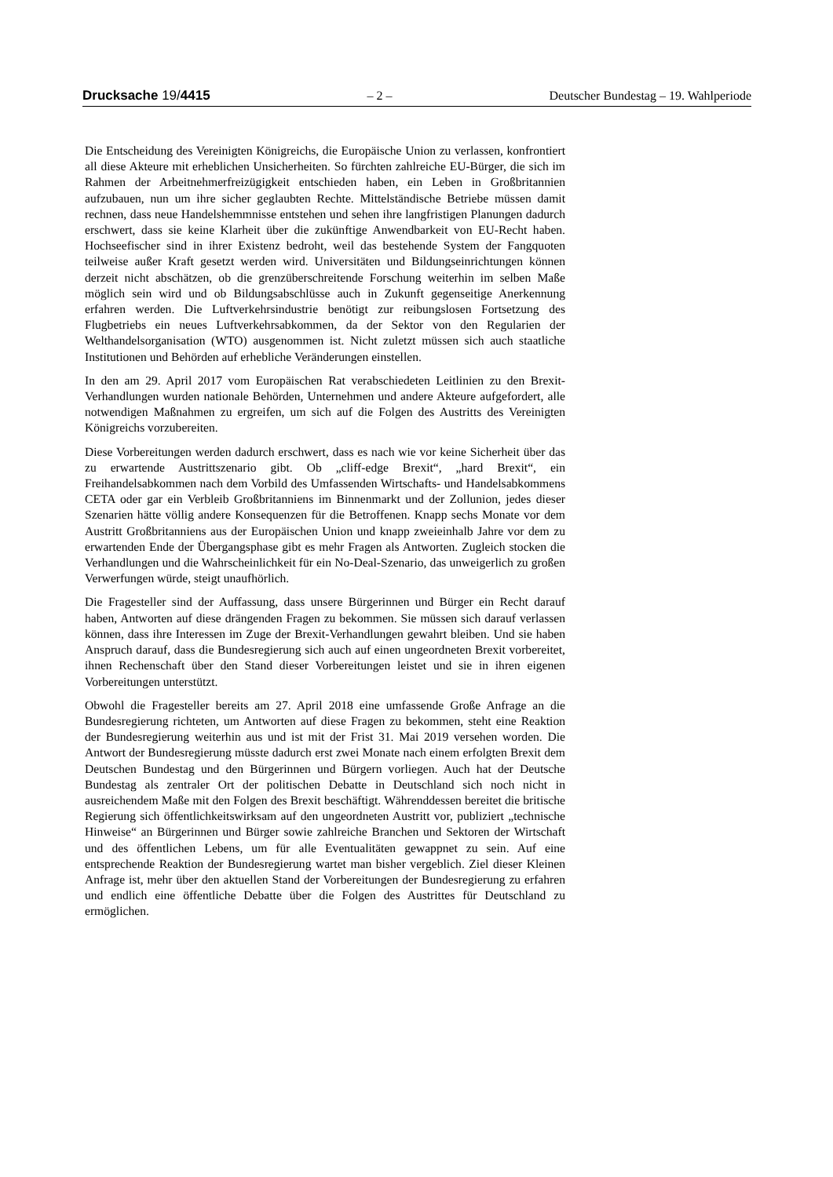Drucksache 19/4415 – 2 – Deutscher Bundestag – 19. Wahlperiode
Die Entscheidung des Vereinigten Königreichs, die Europäische Union zu verlassen, konfrontiert all diese Akteure mit erheblichen Unsicherheiten. So fürchten zahlreiche EU-Bürger, die sich im Rahmen der Arbeitnehmerfreizügigkeit entschieden haben, ein Leben in Großbritannien aufzubauen, nun um ihre sicher geglaubten Rechte. Mittelständische Betriebe müssen damit rechnen, dass neue Handelshemmnisse entstehen und sehen ihre langfristigen Planungen dadurch erschwert, dass sie keine Klarheit über die zukünftige Anwendbarkeit von EU-Recht haben. Hochseefischer sind in ihrer Existenz bedroht, weil das bestehende System der Fangquoten teilweise außer Kraft gesetzt werden wird. Universitäten und Bildungseinrichtungen können derzeit nicht abschätzen, ob die grenzüberschreitende Forschung weiterhin im selben Maße möglich sein wird und ob Bildungsabschlüsse auch in Zukunft gegenseitige Anerkennung erfahren werden. Die Luftverkehrsindustrie benötigt zur reibungslosen Fortsetzung des Flugbetriebs ein neues Luftverkehrsabkommen, da der Sektor von den Regularien der Welthandelsorganisation (WTO) ausgenommen ist. Nicht zuletzt müssen sich auch staatliche Institutionen und Behörden auf erhebliche Veränderungen einstellen.
In den am 29. April 2017 vom Europäischen Rat verabschiedeten Leitlinien zu den Brexit-Verhandlungen wurden nationale Behörden, Unternehmen und andere Akteure aufgefordert, alle notwendigen Maßnahmen zu ergreifen, um sich auf die Folgen des Austritts des Vereinigten Königreichs vorzubereiten.
Diese Vorbereitungen werden dadurch erschwert, dass es nach wie vor keine Sicherheit über das zu erwartende Austrittszenario gibt. Ob „cliff-edge Brexit“, „hard Brexit“, ein Freihandelsabkommen nach dem Vorbild des Umfassenden Wirtschafts- und Handelsabkommens CETA oder gar ein Verbleib Großbritanniens im Binnenmarkt und der Zollunion, jedes dieser Szenarien hätte völlig andere Konsequenzen für die Betroffenen. Knapp sechs Monate vor dem Austritt Großbritanniens aus der Europäischen Union und knapp zweieinhalb Jahre vor dem zu erwartenden Ende der Übergangsphase gibt es mehr Fragen als Antworten. Zugleich stocken die Verhandlungen und die Wahrscheinlichkeit für ein No-Deal-Szenario, das unweigerlich zu großen Verwerfungen würde, steigt unaufhörlich.
Die Fragesteller sind der Auffassung, dass unsere Bürgerinnen und Bürger ein Recht darauf haben, Antworten auf diese drängenden Fragen zu bekommen. Sie müssen sich darauf verlassen können, dass ihre Interessen im Zuge der Brexit-Verhandlungen gewahrt bleiben. Und sie haben Anspruch darauf, dass die Bundesregierung sich auch auf einen ungeordneten Brexit vorbereitet, ihnen Rechenschaft über den Stand dieser Vorbereitungen leistet und sie in ihren eigenen Vorbereitungen unterstützt.
Obwohl die Fragesteller bereits am 27. April 2018 eine umfassende Große Anfrage an die Bundesregierung richteten, um Antworten auf diese Fragen zu bekommen, steht eine Reaktion der Bundesregierung weiterhin aus und ist mit der Frist 31. Mai 2019 versehen worden. Die Antwort der Bundesregierung müsste dadurch erst zwei Monate nach einem erfolgten Brexit dem Deutschen Bundestag und den Bürgerinnen und Bürgern vorliegen. Auch hat der Deutsche Bundestag als zentraler Ort der politischen Debatte in Deutschland sich noch nicht in ausreichendem Maße mit den Folgen des Brexit beschäftigt. Währenddessen bereitet die britische Regierung sich öffentlichkeitswirksam auf den ungeordneten Austritt vor, publiziert „technische Hinweise“ an Bürgerinnen und Bürger sowie zahlreiche Branchen und Sektoren der Wirtschaft und des öffentlichen Lebens, um für alle Eventualitäten gewappnet zu sein. Auf eine entsprechende Reaktion der Bundesregierung wartet man bisher vergeblich. Ziel dieser Kleinen Anfrage ist, mehr über den aktuellen Stand der Vorbereitungen der Bundesregierung zu erfahren und endlich eine öffentliche Debatte über die Folgen des Austrittes für Deutschland zu ermöglichen.